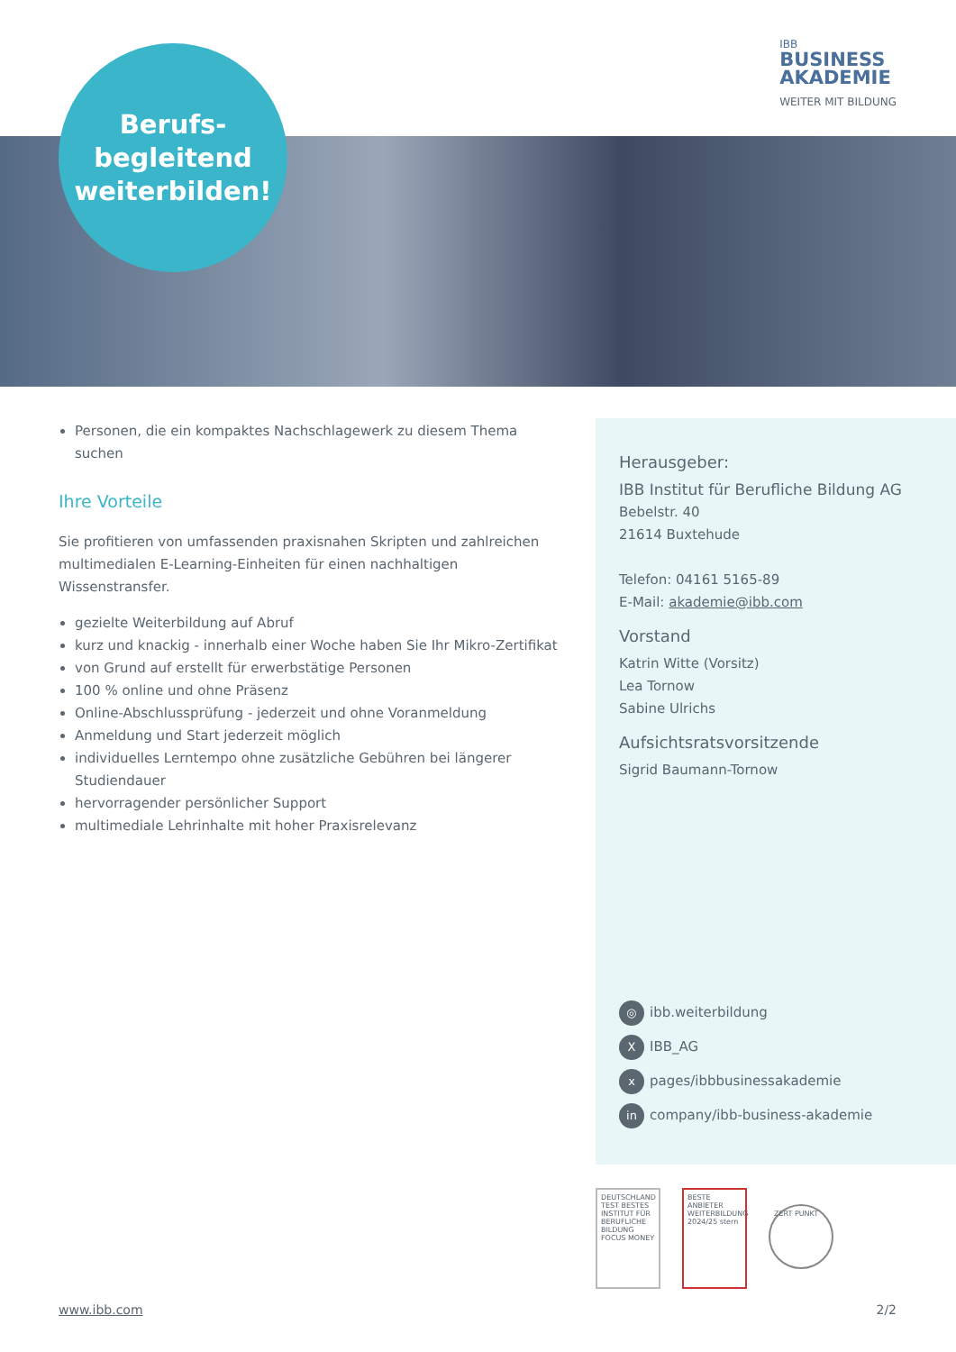Berufs-
begleitend
weiterbilden!
IBB
BUSINESS
AKADEMIE
WEITER MIT BILDUNG
Personen, die ein kompaktes Nachschlagewerk zu diesem Thema suchen
Ihre Vorteile
Sie profitieren von umfassenden praxisnahen Skripten und zahlreichen multimedialen E-Learning-Einheiten für einen nachhaltigen Wissenstransfer.
gezielte Weiterbildung auf Abruf
kurz und knackig - innerhalb einer Woche haben Sie Ihr Mikro-Zertifikat
von Grund auf erstellt für erwerbstätige Personen
100 % online und ohne Präsenz
Online-Abschlussprüfung - jederzeit und ohne Voranmeldung
Anmeldung und Start jederzeit möglich
individuelles Lerntempo ohne zusätzliche Gebühren bei längerer Studiendauer
hervorragender persönlicher Support
multimediale Lehrinhalte mit hoher Praxisrelevanz
Herausgeber:
IBB Institut für Berufliche Bildung AG
Bebelstr. 40
21614 Buxtehude
Telefon: 04161 5165-89
E-Mail: akademie@ibb.com
Vorstand
Katrin Witte (Vorsitz)
Lea Tornow
Sabine Ulrichs
Aufsichtsratsvorsitzende
Sigrid Baumann-Tornow
◎ ibb.weiterbildung
X IBB_AG
xpages/ibbbusinessakademie
in company/ibb-business-akademie
DEUTSCHLAND TEST BESTES INSTITUT FÜR BERUFLICHE BILDUNG FOCUS MONEY
BESTE ANBIETER WEITERBILDUNG 2024/25 stern
ZERT PUNKT
www.ibb.com 2/2